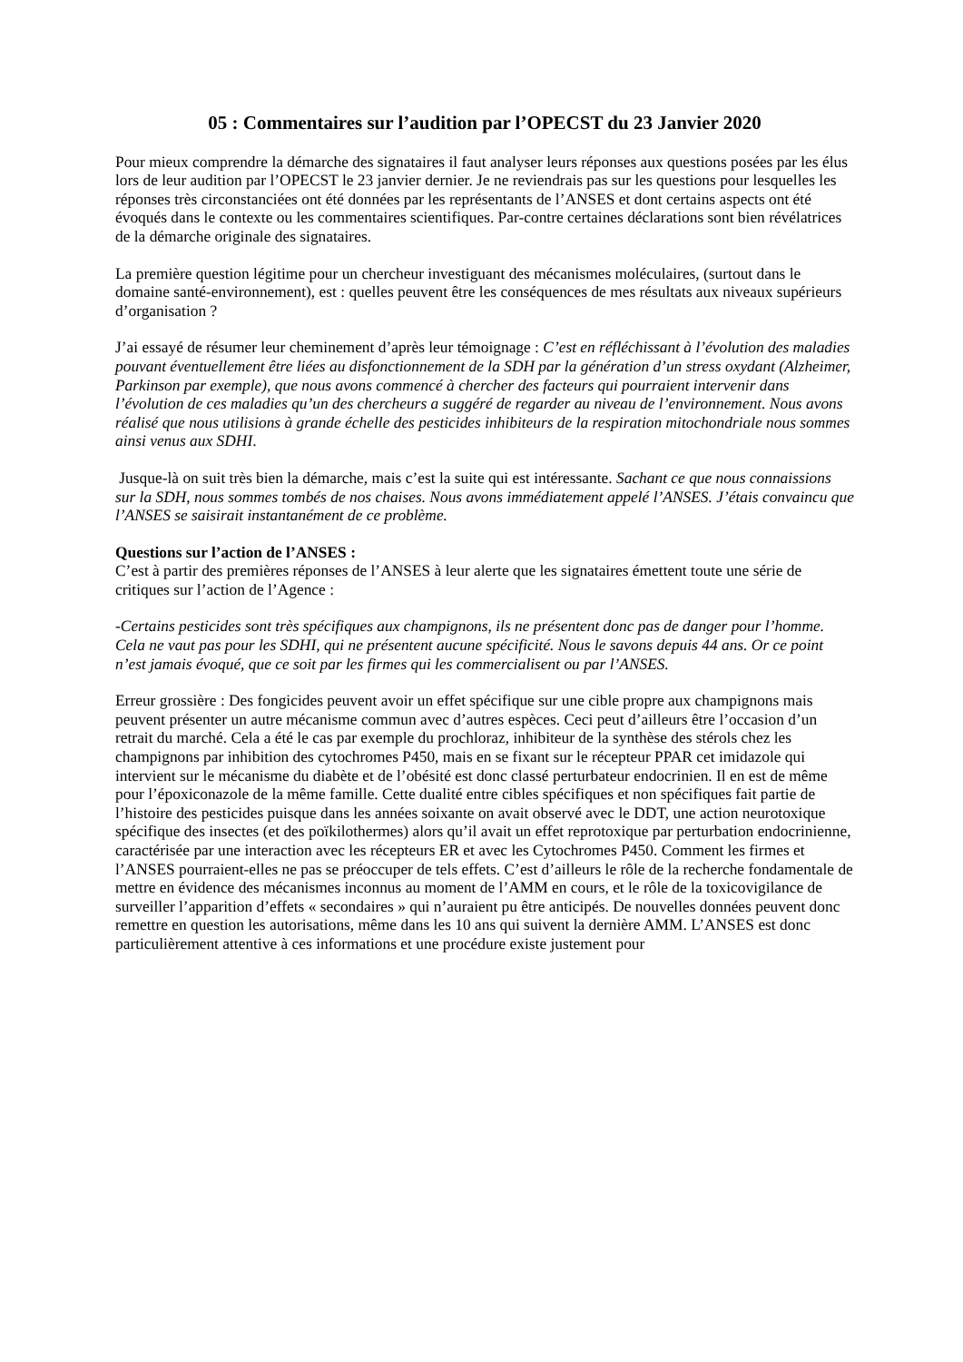05 : Commentaires sur l’audition par l’OPECST du 23 Janvier 2020
Pour mieux comprendre la démarche des signataires il faut analyser leurs réponses aux questions posées par les élus lors de leur audition par l’OPECST le 23 janvier dernier. Je ne reviendrais pas sur les questions pour lesquelles les réponses très circonstanciées ont été données par les représentants de l’ANSES et dont certains aspects ont été évoqués dans le contexte ou les commentaires scientifiques. Par-contre certaines déclarations sont bien révélatrices de la démarche originale des signataires.
La première question légitime pour un chercheur investiguant des mécanismes moléculaires, (surtout dans le domaine santé-environnement), est : quelles peuvent être les conséquences de mes résultats aux niveaux supérieurs d’organisation ?
J’ai essayé de résumer leur cheminement d’après leur témoignage : C’est en réfléchissant à l’évolution des maladies pouvant éventuellement être liées au disfonctionnement de la SDH par la génération d’un stress oxydant (Alzheimer, Parkinson par exemple), que nous avons commencé à chercher des facteurs qui pourraient intervenir dans l’évolution de ces maladies qu’un des chercheurs a suggéré de regarder au niveau de l’environnement. Nous avons réalisé que nous utilisions à grande échelle des pesticides inhibiteurs de la respiration mitochondriale nous sommes ainsi venus aux SDHI.
Jusque-là on suit très bien la démarche, mais c’est la suite qui est intéressante. Sachant ce que nous connaissions sur la SDH, nous sommes tombés de nos chaises. Nous avons immédiatement appelé l’ANSES. J’étais convaincu que l’ANSES se saisirait instantanément de ce problème.
Questions sur l’action de l’ANSES :
C’est à partir des premières réponses de l’ANSES à leur alerte que les signataires émettent toute une série de critiques sur l’action de l’Agence :
-Certains pesticides sont très spécifiques aux champignons, ils ne présentent donc pas de danger pour l’homme. Cela ne vaut pas pour les SDHI, qui ne présentent aucune spécificité. Nous le savons depuis 44 ans. Or ce point n’est jamais évoqué, que ce soit par les firmes qui les commercialisent ou par l’ANSES.
Erreur grossière : Des fongicides peuvent avoir un effet spécifique sur une cible propre aux champignons mais peuvent présenter un autre mécanisme commun avec d’autres espèces. Ceci peut d’ailleurs être l’occasion d’un retrait du marché. Cela a été le cas par exemple du prochloraz, inhibiteur de la synthèse des stérols chez les champignons par inhibition des cytochromes P450, mais en se fixant sur le récepteur PPAR cet imidazole qui intervient sur le mécanisme du diabète et de l’obésité est donc classé perturbateur endocrinien. Il en est de même pour l’époxiconazole de la même famille. Cette dualité entre cibles spécifiques et non spécifiques fait partie de l’histoire des pesticides puisque dans les années soixante on avait observé avec le DDT, une action neurotoxique spécifique des insectes (et des poïkilothermes) alors qu’il avait un effet reprotoxique par perturbation endocrinienne, caractérisée par une interaction avec les récepteurs ER et avec les Cytochromes P450. Comment les firmes et l’ANSES pourraient-elles ne pas se préoccuper de tels effets. C’est d’ailleurs le rôle de la recherche fondamentale de mettre en évidence des mécanismes inconnus au moment de l’AMM en cours, et le rôle de la toxicovigilance de surveiller l’apparition d’effets « secondaires » qui n’auraient pu être anticipés. De nouvelles données peuvent donc remettre en question les autorisations, même dans les 10 ans qui suivent la dernière AMM. L’ANSES est donc particulièrement attentive à ces informations et une procédure existe justement pour